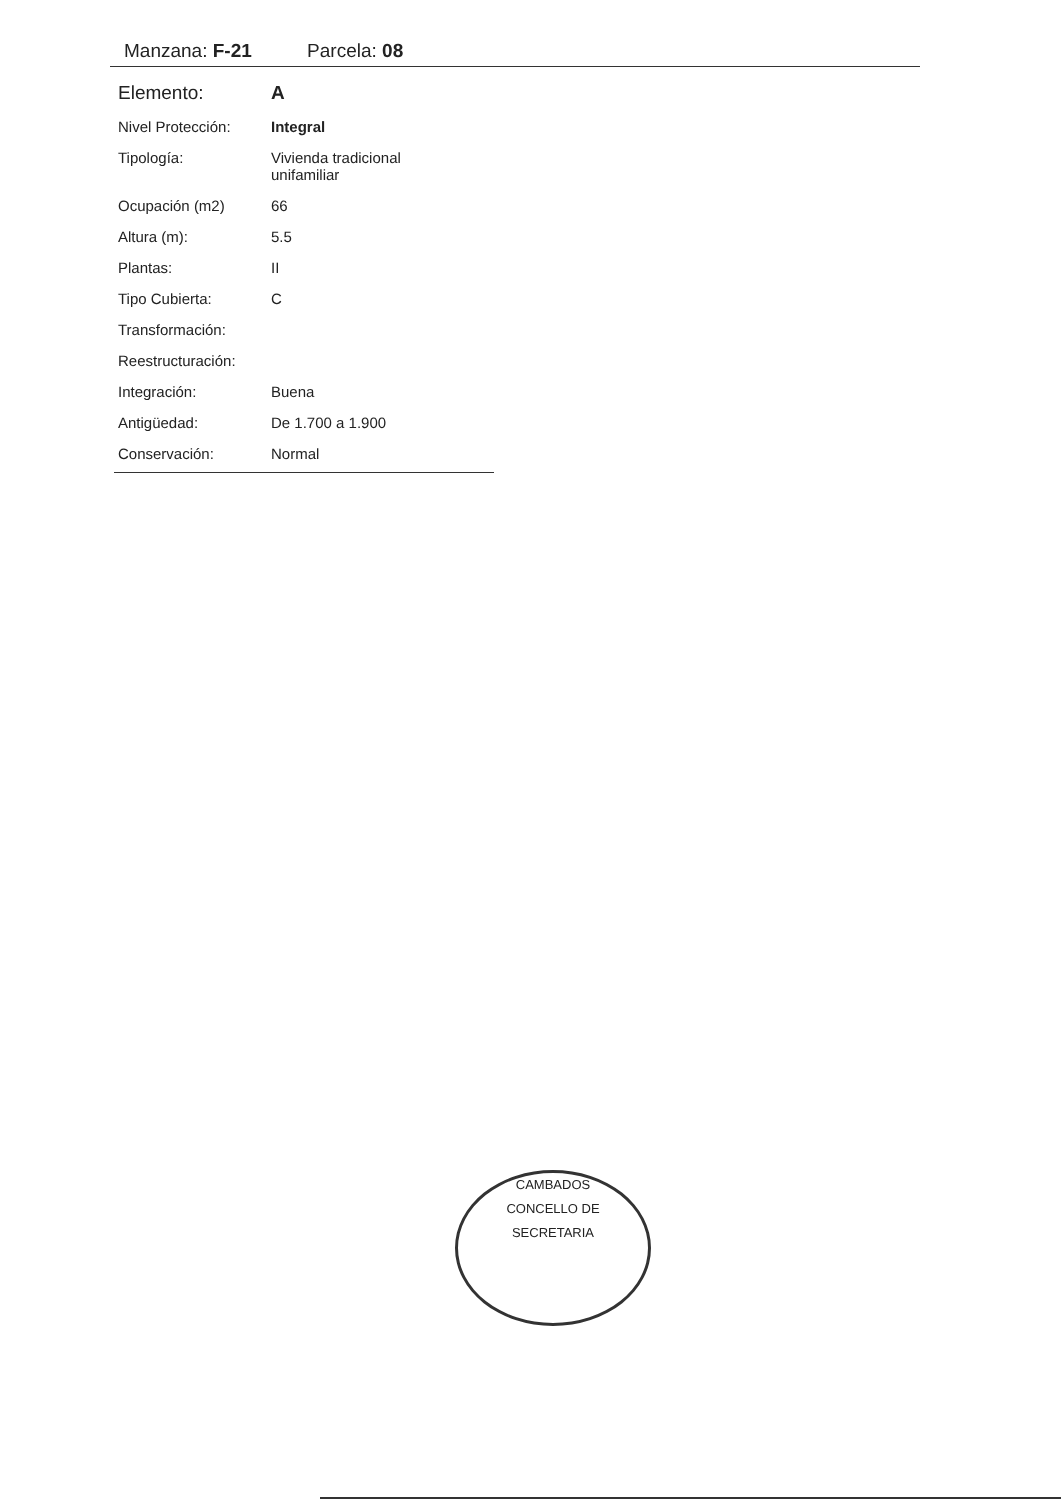Manzana: F-21 Parcela: 08
| Elemento: | A |
| Nivel Protección: | Integral |
| Tipología: | Vivienda tradicional unifamiliar |
| Ocupación (m2) | 66 |
| Altura (m): | 5.5 |
| Plantas: | II |
| Tipo Cubierta: | C |
| Transformación: | |
| Reestructuración: | |
| Integración: | Buena |
| Antigüedad: | De 1.700 a 1.900 |
| Conservación: | Normal |
CAMBADOS
CONCELLO DE
SECRETARIA